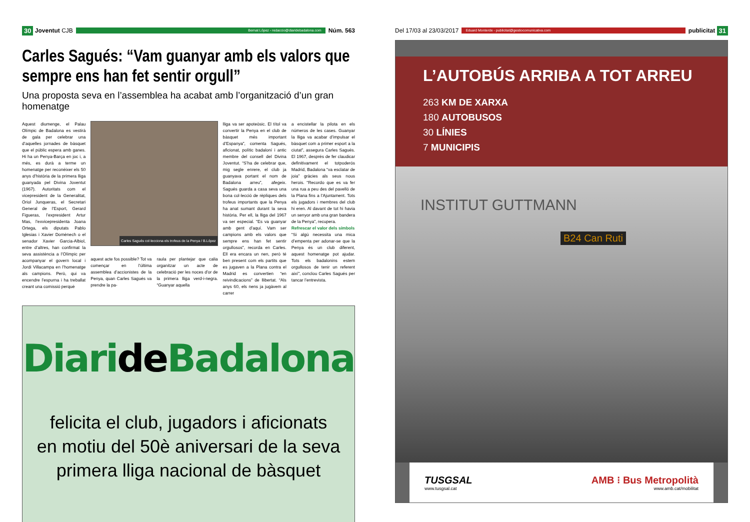30 Joventut CJB
Bernat López - redaccio@diaridebadalona.com
Núm. 563
Carles Sagués: “Vam guanyar amb els valors que sempre ens han fet sentir orgull”
Una proposta seva en l’assemblea ha acabat amb l’organització d’un gran homenatge
Aquest diumenge, el Palau Olímpic de Badalona es vestirà de gala per celebrar una d’aquelles jornades de bàsquet que el públic espera amb ganes. Hi ha un Penya-Barça en joc i, a més, es durà a terme un homenatge per reconèixer els 50 anys d’història de la primera lliga guanyada pel Divina Joventut (1967). Autoritats com el vicepresident de la Generalitat, Oriol Junqueras, el Secretari General de l’Esport, Gerard Figueras, l’expresident Artur Mas, l’exvicepresidenta Joana Ortega, els diputats Pablo Iglesias i Xavier Domènech o el senador Xavier Garcia-Albiol, entre d’altres, han confirmat la seva assistència a l’Olímpic per acompanyar el govern local i Jordi Villacampa en l’homenatge als campions. Però, qui va encendre l’espurna i ha treballat creant una comissió perquè
Carles Sagués col·lecciona els trofeus de la Penya / B.López
aquest acte fos possible? Tot va començar en l’última assemblea d’accionistes de la Penya, quan Carles Sagués va prendre la pa-
raula per plantejar que calia organitzar un acte de celebració per les noces d’or de la primera lliga verd-i-negra. “Guanyar aquella
lliga va ser apoteòsic. El títol va convertir la Penya en el club de bàsquet més important d’Espanya”, comenta Sagués, aficionat, polític badaloní i antic membre del consell del Divina Joventut. “S’ha de celebrar que, mig segle enrere, el club ja guanyava portant el nom de Badalona arreu”, afegeix. Sagués guarda a casa seva una bona col·lecció de rèpliques dels trofeus importants que la Penya ha anat sumant durant la seva història. Per ell, la lliga del 1967 va ser especial. “Es va guanyar amb gent d’aquí. Vam ser campions amb els valors que sempre ens han fet sentir orgullosos”, recorda en Carles. Ell era encara un nen, però té ben present com els partits que es jugaven a la Plana contra el Madrid es convertien “en reivindicacions” de llibertat. “Als anys 60, els nens ja jugàvem al carrer
a encistellar la pilota en els números de les cases. Guanyar la lliga va acabar d’impulsar el bàsquet com a primer esport a la ciutat”, assegura Carles Sagués. El 1967, després de fer claudicar definitivament el totpoderós Madrid, Badalona “va esclatar de joia” gràcies als seus nous herois. “Recordo que es va fer una rua a peu des del pavelló de la Plana fins a l’Ajuntament. Tots els jugadors i membres del club hi eren. Al davant de tot hi havia un senyor amb una gran bandera de la Penya”, recupera.
Refrescar el valor dels símbols
“Si algú necessita una mica d’empenta per adonar-se que la Penya és un club diferent, aquest homenatge pot ajudar. Tots els badalonins estem orgullosos de tenir un referent així”, conclou Carles Sagués per tancar l’entrevista.
Diaride Badalona
felicita el club, jugadors i aficionats
en motiu del 50è aniversari de la seva
primera lliga nacional de bàsquet
Del 17/03 al 23/03/2017
Eduard Monterde - publicitat@gestiocomunicativa.com
publicitat 31
L’AUTOBÚS ARRIBA A TOT ARREU
263 KM DE XARXA
180 AUTOBUSOS
30 LÍNIES
7 MUNICIPIS
INSTITUT GUTTMANN
B24 Can Ruti
TUSGSAL
www.tusgsal.cat
AMB ⁝ Bus Metropolità
www.amb.cat/mobilitat